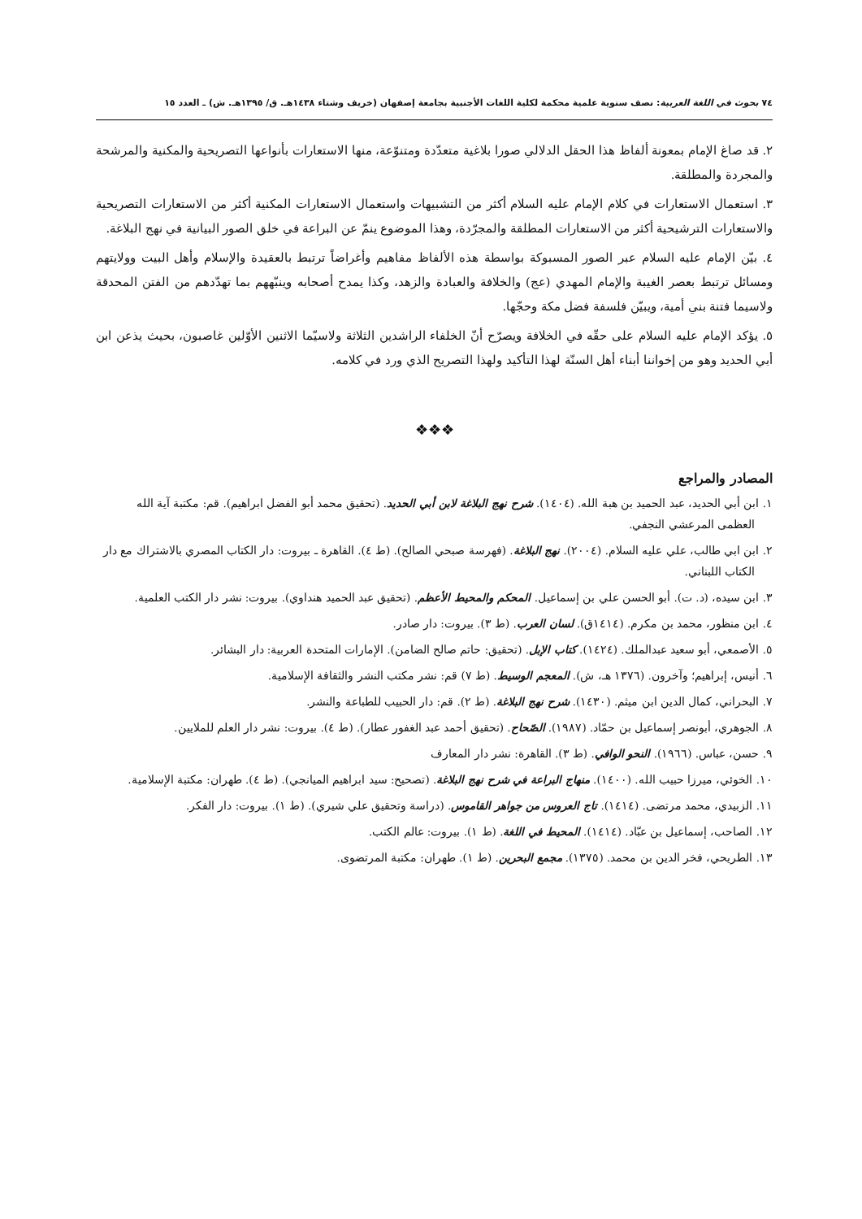٧٤ بحوث في اللغة العربية: نصف سنوية علمية محكمة لكلية اللغات الأجنبية بجامعة إصفهان (خريف وشتاء ١٤٣٨هـ. ق/ ١٣٩٥هـ. ش) ـ العدد ١٥
٢. قد صاغ الإمام بمعونة ألفاظ هذا الحقل الدلالي صورا بلاغية متعدّدة ومتنوّعة، منها الاستعارات بأنواعها التصريحية والمكنية والمرشحة والمجردة والمطلقة.
٣. استعمال الاستعارات في كلام الإمام عليه السلام أكثر من التشبيهات واستعمال الاستعارات المكنية أكثر من الاستعارات التصريحية والاستعارات الترشيحية أكثر من الاستعارات المطلقة والمجرّدة، وهذا الموضوع ينمّ عن البراعة في خلق الصور البيانية في نهج البلاغة.
٤. بيّن الإمام عليه السلام عبر الصور المسبوكة بواسطة هذه الألفاظ مفاهيم وأغراضاً ترتبط بالعقيدة والإسلام وأهل البيت وولايتهم ومسائل ترتبط بعصر الغيبة والإمام المهدي (عج) والخلافة والعبادة والزهد، وكذا يمدح أصحابه وينبّههم بما تهدّدهم من الفتن المحدقة ولاسيما فتنة بني أمية، ويبيّن فلسفة فضل مكة وحجّها.
٥. يؤكد الإمام عليه السلام على حقّه في الخلافة ويصرّح أنّ الخلفاء الراشدين الثلاثة ولاسيّما الاثنين الأوّلين غاصبون، بحيث يذعن ابن أبي الحديد وهو من إخواننا أبناء أهل السنّة لهذا التأكيد ولهذا التصريح الذي ورد في كلامه.
❖❖❖
المصادر والمراجع
١. ابن أبي الحديد، عبد الحميد بن هبة الله. (١٤٠٤). شرح نهج البلاغة لابن أبي الحديد. (تحقيق محمد أبو الفضل ابراهيم). قم: مكتبة آية الله العظمى المرعشي النجفي.
٢. ابن ابي طالب، علي عليه السلام. (٢٠٠٤). نهج البلاغة. (فهرسة صبحي الصالح). (ط ٤). القاهرة ـ بيروت: دار الكتاب المصري بالاشتراك مع دار الكتاب اللبناني.
٣. ابن سيده، (د. ت). أبو الحسن علي بن إسماعيل. المحكم والمحيط الأعظم. (تحقيق عبد الحميد هنداوي). بيروت: نشر دار الكتب العلمية.
٤. ابن منظور، محمد بن مكرم. (١٤١٤ق). لسان العرب. (ط ٣). بيروت: دار صادر.
٥. الأصمعي، أبو سعيد عبدالملك. (١٤٢٤). كتاب الإبل. (تحقيق: حاتم صالح الضامن). الإمارات المتحدة العربية: دار البشائر.
٦. أنيس، إبراهيم؛ وآخرون. (١٣٧٦ هـ، ش). المعجم الوسيط. (ط ٧) قم: نشر مكتب النشر والثقافة الإسلامية.
٧. البحراني، كمال الدين ابن ميثم. (١٤٣٠). شرح نهج البلاغة. (ط ٢). قم: دار الحبيب للطباعة والنشر.
٨. الجوهري، أبونصر إسماعيل بن حمّاد. (١٩٨٧). الصّحاح. (تحقيق أحمد عبد الغفور عطار). (ط ٤). بيروت: نشر دار العلم للملايين.
٩. حسن، عباس. (١٩٦٦). النحو الوافي. (ط ٣). القاهرة: نشر دار المعارف
١٠. الخوئي، ميرزا حبيب الله. (١٤٠٠). منهاج البراعة في شرح نهج البلاغة. (تصحيح: سيد ابراهيم الميانجي). (ط ٤). طهران: مكتبة الإسلامية.
١١. الزبيدي، محمد مرتضى. (١٤١٤). تاج العروس من جواهر القاموس. (دراسة وتحقيق علي شيري). (ط ١). بيروت: دار الفكر.
١٢. الصاحب، إسماعيل بن عبّاد. (١٤١٤). المحيط في اللغة. (ط ١). بيروت: عالم الكتب.
١٣. الطريحي، فخر الدين بن محمد. (١٣٧٥). مجمع البحرين. (ط ١). طهران: مكتبة المرتضوى.